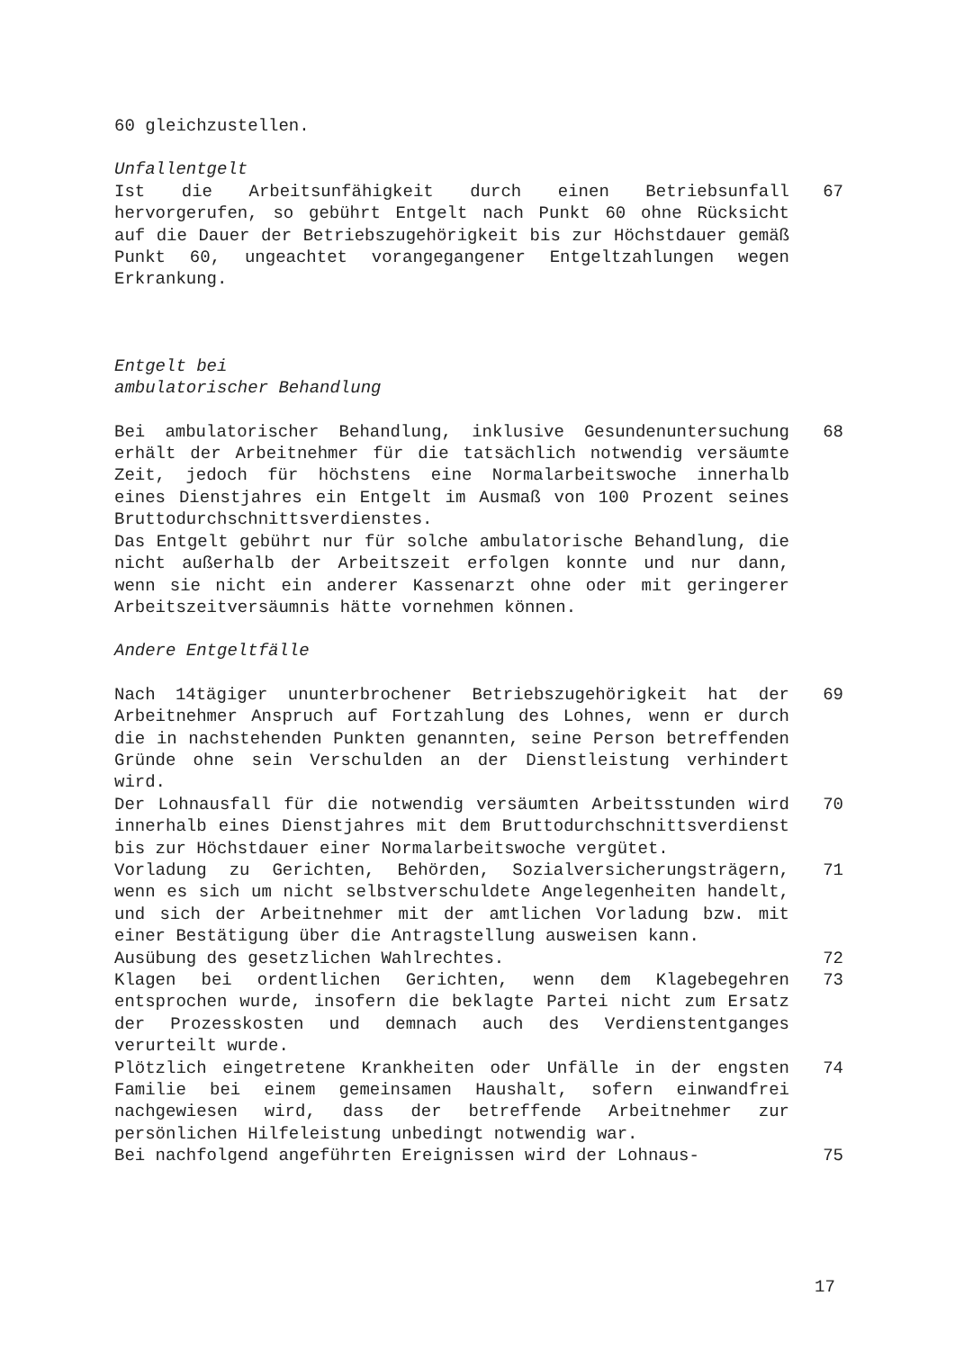60 gleichzustellen.
Unfallentgelt
Ist die Arbeitsunfähigkeit durch einen Betriebsunfall hervorgerufen, so gebührt Entgelt nach Punkt 60 ohne Rücksicht auf die Dauer der Betriebszugehörigkeit bis zur Höchstdauer gemäß Punkt 60, ungeachtet vorangegangener Entgeltzahlungen wegen Erkrankung.
67
Entgelt bei
ambulatorischer Behandlung
Bei ambulatorischer Behandlung, inklusive Gesundenuntersuchung erhält der Arbeitnehmer für die tatsächlich notwendig versäumte Zeit, jedoch für höchstens eine Normalarbeitswoche innerhalb eines Dienstjahres ein Entgelt im Ausmaß von 100 Prozent seines Bruttodurchschnittsverdienstes.
Das Entgelt gebührt nur für solche ambulatorische Behandlung, die nicht außerhalb der Arbeitszeit erfolgen konnte und nur dann, wenn sie nicht ein anderer Kassenarzt ohne oder mit geringerer Arbeitszeitversäumnis hätte vornehmen können.
68
Andere Entgeltfälle
Nach 14tägiger ununterbrochener Betriebszugehörigkeit hat der Arbeitnehmer Anspruch auf Fortzahlung des Lohnes, wenn er durch die in nachstehenden Punkten genannten, seine Person betreffenden Gründe ohne sein Verschulden an der Dienstleistung verhindert wird.
69
Der Lohnausfall für die notwendig versäumten Arbeitsstunden wird innerhalb eines Dienstjahres mit dem Bruttodurchschnittsverdienst bis zur Höchstdauer einer Normalarbeitswoche vergütet.
70
Vorladung zu Gerichten, Behörden, Sozialversicherungsträgern, wenn es sich um nicht selbstverschuldete Angelegenheiten handelt, und sich der Arbeitnehmer mit der amtlichen Vorladung bzw. mit einer Bestätigung über die Antragstellung ausweisen kann.
71
Ausübung des gesetzlichen Wahlrechtes. 72
Klagen bei ordentlichen Gerichten, wenn dem Klagebegehren entsprochen wurde, insofern die beklagte Partei nicht zum Ersatz der Prozesskosten und demnach auch des Verdienstentganges verurteilt wurde.
73
Plötzlich eingetretene Krankheiten oder Unfälle in der engsten Familie bei einem gemeinsamen Haushalt, sofern einwandfrei nachgewiesen wird, dass der betreffende Arbeitnehmer zur persönlichen Hilfeleistung unbedingt notwendig war.
74
Bei nachfolgend angeführten Ereignissen wird der Lohnaus- 75
17